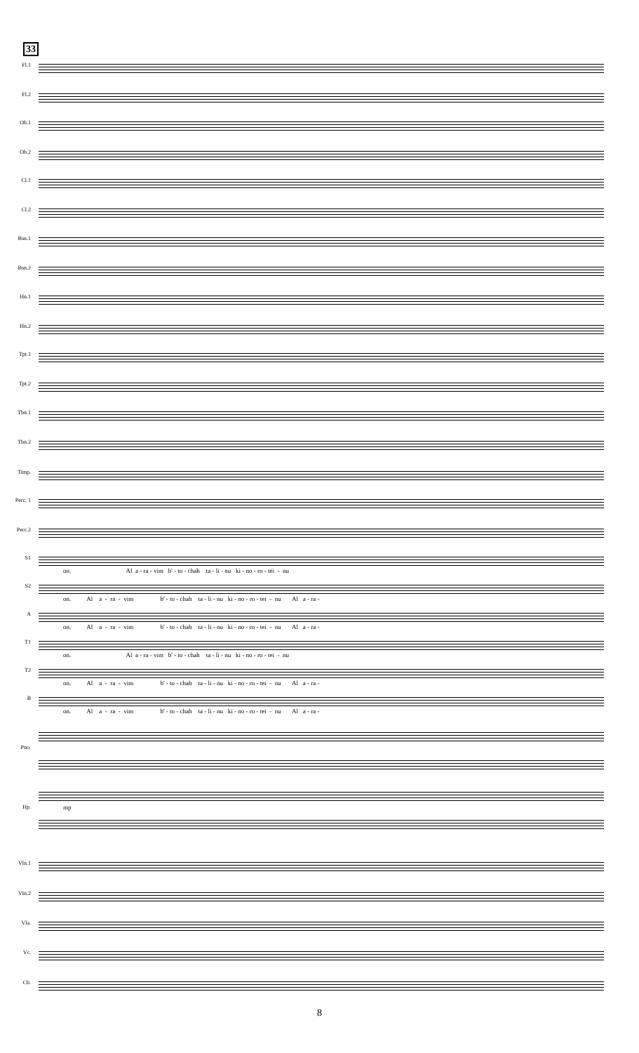33
Fl.1
Fl.2
Ob.1
Ob.2
Cl.1
Cl.2
Bsn.1
Bsn.2
Hn.1
Hn.2
Tpt.1
Tpt.2
Tbn.1
Tbn.2
Timp.
Perc. 1
Perc.2
S1
on. Al a - ra - vim b' - to - chah ta - li - nu ki - no - ro - tei - nu
S2
on. Al a - ra - vim b' - to - chah ta - li - nu ki - no - ro - tei - nu Al a - ra -
A
on. Al a - ra - vim b' - to - chah ta - li - nu ki - no - ro - tei - nu Al a - ra -
T1
on. Al a - ra - vim b' - to - chah ta - li - nu ki - no - ro - tei - nu
T2
on. Al a - ra - vim b' - to - chah ta - li - nu ki - no - ro - tei - nu Al a - ra -
B
on. Al a - ra - vim b' - to - chah ta - li - nu ki - no - ro - tei - nu Al a - ra -
Pno.
Hp.
mp
Vln.1
Vln.2
Vla.
Vc.
Cb.
8